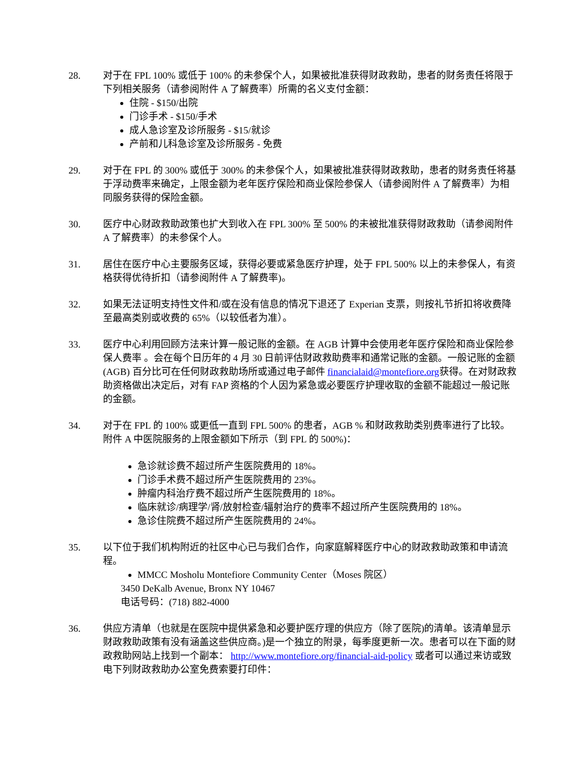28. 对于在 FPL 100% 或低于 100% 的未参保个人，如果被批准获得财政救助，患者的财务责任将限于下列相关服务（请参阅附件 A 了解费率）所需的名义支付金额：
住院 - $150/出院
门诊手术 - $150/手术
成人急诊室及诊所服务 - $15/就诊
产前和儿科急诊室及诊所服务 - 免费
29. 对于在 FPL 的 300% 或低于 300% 的未参保个人，如果被批准获得财政救助，患者的财务责任将基于浮动费率来确定，上限金额为老年医疗保险和商业保险参保人（请参阅附件 A 了解费率）为相同服务获得的保险金额。
30. 医疗中心财政救助政策也扩大到收入在 FPL 300% 至 500% 的未被批准获得财政救助（请参阅附件 A 了解费率）的未参保个人。
31. 居住在医疗中心主要服务区域，获得必要或紧急医疗护理，处于 FPL 500% 以上的未参保人，有资格获得优待折扣（请参阅附件 A 了解费率)。
32. 如果无法证明支持性文件和/或在没有信息的情况下退还了 Experian 支票，则按礼节折扣将收费降至最高类别或收费的 65%（以较低者为准）。
33. 医疗中心利用回顾方法来计算一般记账的金额。在 AGB 计算中会使用老年医疗保险和商业保险参保人费率 。会在每个日历年的 4 月 30 日前评估财政救助费率和通常记账的金额。一般记账的金额 (AGB) 百分比可在任何财政救助场所或通过电子邮件 financialaid@montefiore.org获得。在对财政救助资格做出决定后，对有 FAP 资格的个人因为紧急或必要医疗护理收取的金额不能超过一般记账的金额。
34. 对于在 FPL 的 100% 或更低一直到 FPL 500% 的患者，AGB % 和财政救助类别费率进行了比较。附件 A 中医院服务的上限金额如下所示（到 FPL 的 500%)：
急诊就诊费不超过所产生医院费用的 18%。
门诊手术费不超过所产生医院费用的 23%。
肿瘤内科治疗费不超过所产生医院费用的 18%。
临床就诊/病理学/肾/放射检查/辐射治疗的费率不超过所产生医院费用的 18%。
急诊住院费不超过所产生医院费用的 24%。
35. 以下位于我们机构附近的社区中心已与我们合作，向家庭解释医疗中心的财政救助政策和申请流程。
MMCC Mosholu Montefiore Community Center（Moses 院区）
3450 DeKalb Avenue, Bronx NY 10467
电话号码：(718) 882-4000
36. 供应方清单（也就是在医院中提供紧急和必要护医疗理的供应方（除了医院)的清单。该清单显示财政救助政策有没有涵盖这些供应商。)是一个独立的附录，每季度更新一次。患者可以在下面的财政救助网站上找到一个副本： http://www.montefiore.org/financial-aid-policy 或者可以通过来访或致电下列财政救助办公室免费索要打印件：